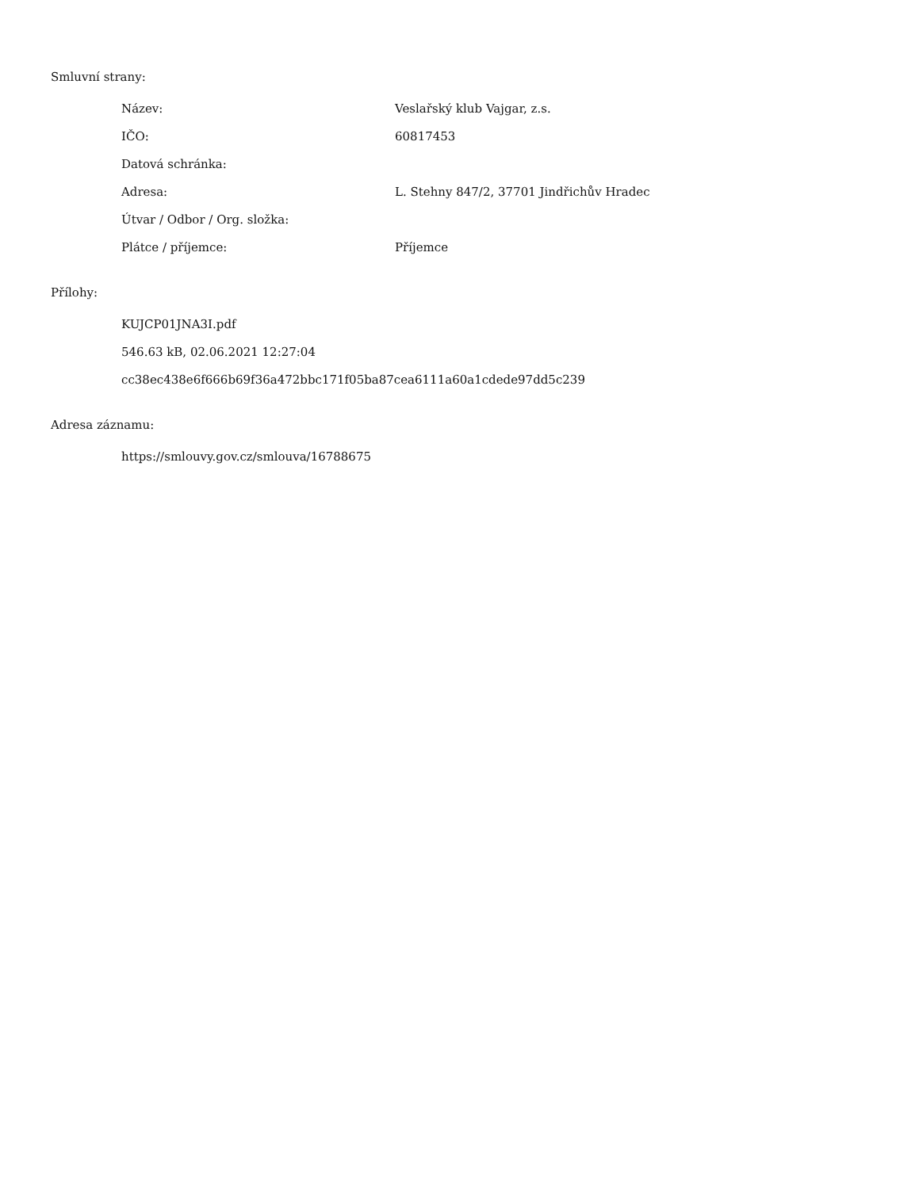Smluvní strany:
| Název: | Veslařský klub Vajgar, z.s. |
| IČO: | 60817453 |
| Datová schránka: | |
| Adresa: | L. Stehny 847/2, 37701 Jindřichův Hradec |
| Útvar / Odbor / Org. složka: | |
| Plátce / příjemce: | Příjemce |
Přílohy:
KUJCP01JNA3I.pdf
546.63 kB, 02.06.2021 12:27:04
cc38ec438e6f666b69f36a472bbc171f05ba87cea6111a60a1cdede97dd5c239
Adresa záznamu:
https://smlouvy.gov.cz/smlouva/16788675